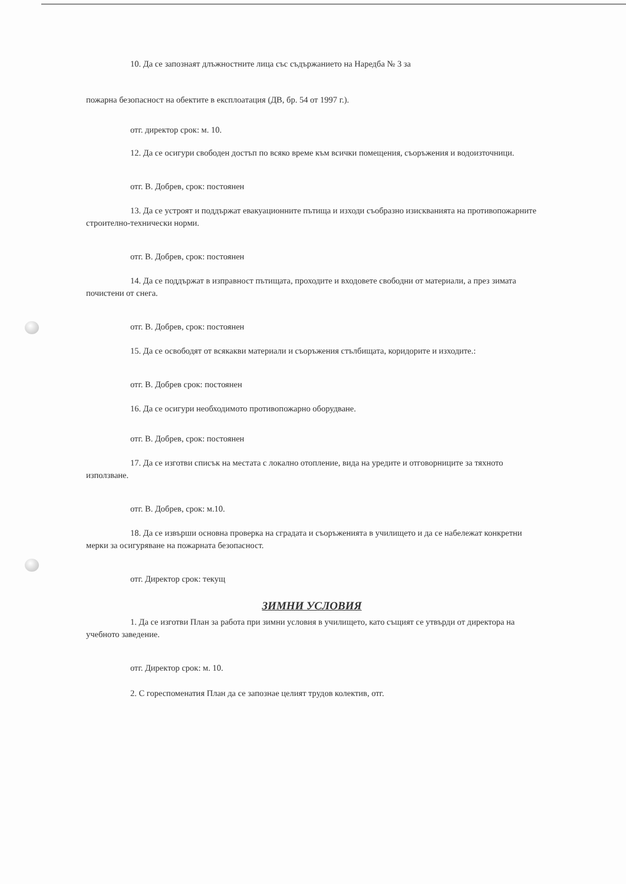10. Да се запознаят длъжностните лица със съдържанието на Наредба № 3 за
пожарна безопасност на обектите в експлоатация (ДВ, бр. 54 от 1997 г.).
отг. директор срок: м. 10.
12. Да се осигури свободен достъп по всяко време към всички помещения, съоръжения и водоизточници.
отг. В. Добрев, срок: постоянен
13. Да се устроят и поддържат евакуационните пътища и изходи съобразно изискванията на противопожарните строително-технически норми.
отг. В. Добрев, срок: постоянен
14. Да се поддържат в изправност пътищата, проходите и входовете свободни от материали, а през зимата почистени от снега.
отг. В. Добрев, срок: постоянен
15. Да се освободят от всякакви материали и съоръжения стълбищата, коридорите и изходите.:
отг. В. Добрев срок: постоянен
16. Да се осигури необходимото противопожарно оборудване.
отг. В. Добрев, срок: постоянен
17. Да се изготви списък на местата с локално отопление, вида на уредите и отговорниците за тяхното използване.
отг. В. Добрев, срок: м.10.
18. Да се извърши основна проверка на сградата и съоръженията в училището и да се набележат конкретни мерки за осигуряване на пожарната безопасност.
отг. Директор срок: текущ
ЗИМНИ УСЛОВИЯ
1. Да се изготви План за работа при зимни условия в училището, като същият се утвърди от директора на учебното заведение.
отг. Директор срок: м. 10.
2. С гореспоменатия План да се запознае целият трудов колектив, отг.